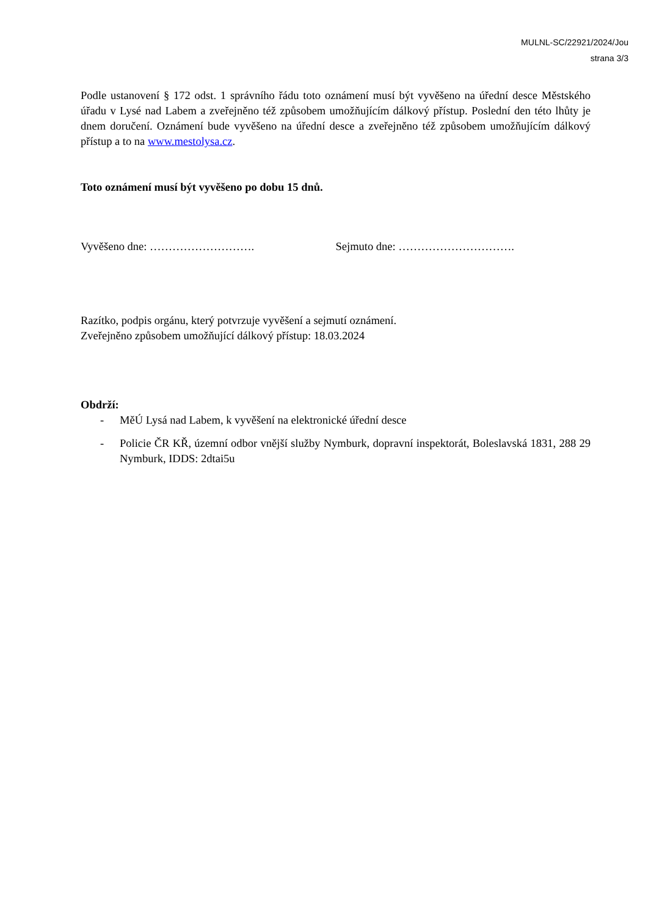MULNL-SC/22921/2024/Jou
strana 3/3
Podle ustanovení § 172 odst. 1 správního řádu toto oznámení musí být vyvěšeno na úřední desce Městského úřadu v Lysé nad Labem a zveřejněno též způsobem umožňujícím dálkový přístup. Poslední den této lhůty je dnem doručení. Oznámení bude vyvěšeno na úřední desce a zveřejněno též způsobem umožňujícím dálkový přístup a to na www.mestolysa.cz.
Toto oznámení musí být vyvěšeno po dobu 15 dnů.
Vyvěšeno dne: ………………………. Sejmuto dne: ………………………….
Razítko, podpis orgánu, který potvrzuje vyvěšení a sejmutí oznámení.
Zveřejněno způsobem umožňující dálkový přístup: 18.03.2024
Obdrží:
- MěÚ Lysá nad Labem, k vyvěšení na elektronické úřední desce
- Policie ČR KŘ, územní odbor vnější služby Nymburk, dopravní inspektorát, Boleslavská 1831, 288 29 Nymburk, IDDS: 2dtai5u